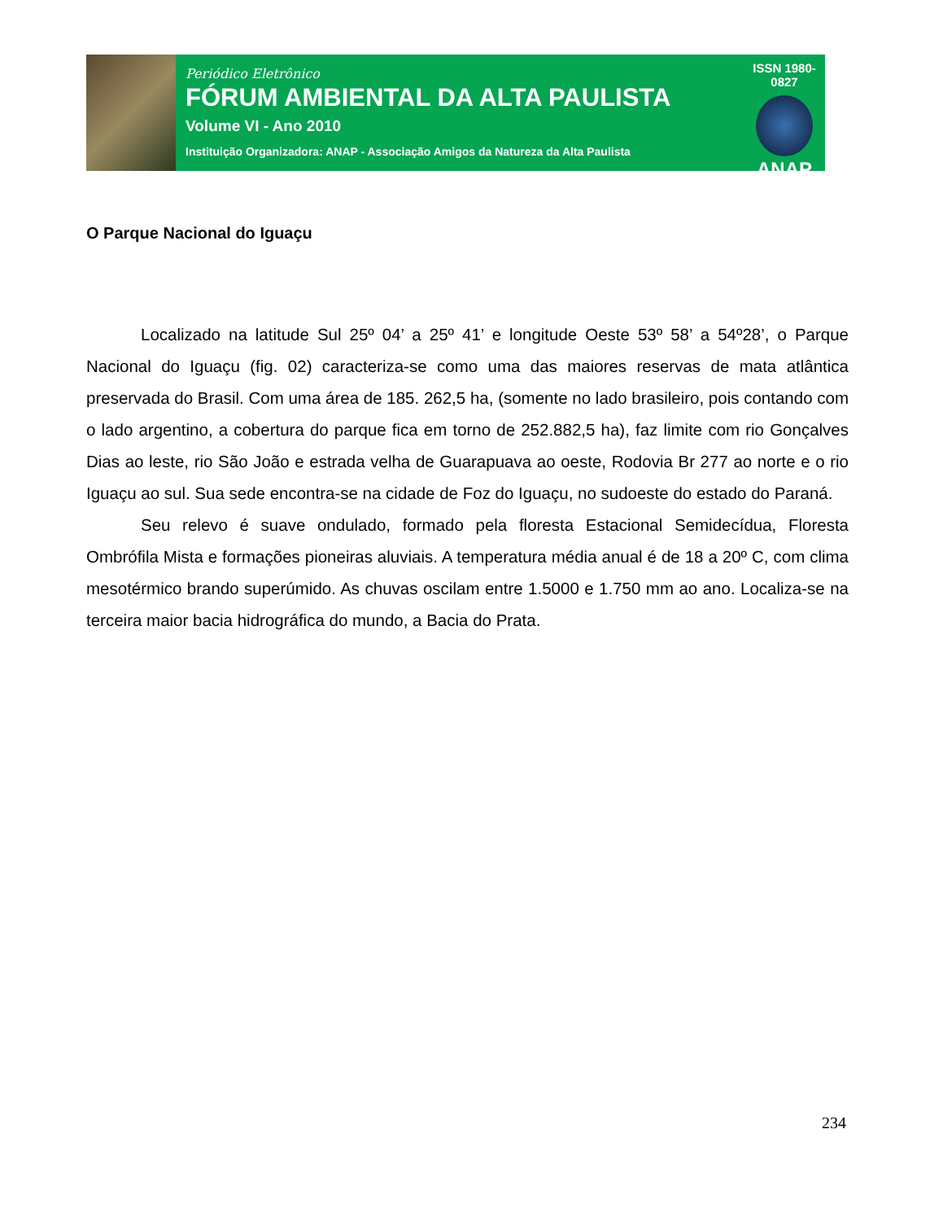Periódico Eletrônico
FÓRUM AMBIENTAL DA ALTA PAULISTA
Volume VI - Ano 2010
Instituição Organizadora: ANAP - Associação Amigos da Natureza da Alta Paulista
ISSN 1980-0827
ANAP
O Parque Nacional do Iguaçu
Localizado na latitude Sul 25º 04’ a 25º 41’ e longitude Oeste 53º 58’ a 54º28’, o Parque Nacional do Iguaçu (fig. 02) caracteriza-se como uma das maiores reservas de mata atlântica preservada do Brasil. Com uma área de 185. 262,5 ha, (somente no lado brasileiro, pois contando com o lado argentino, a cobertura do parque fica em torno de 252.882,5 ha), faz limite com rio Gonçalves Dias ao leste, rio São João e estrada velha de Guarapuava ao oeste, Rodovia Br 277 ao norte e o rio Iguaçu ao sul. Sua sede encontra-se na cidade de Foz do Iguaçu, no sudoeste do estado do Paraná.
Seu relevo é suave ondulado, formado pela floresta Estacional Semidecídua, Floresta Ombrófila Mista e formações pioneiras aluviais. A temperatura média anual é de 18 a 20º C, com clima mesotérmico brando superúmido. As chuvas oscilam entre 1.5000 e 1.750 mm ao ano. Localiza-se na terceira maior bacia hidrográfica do mundo, a Bacia do Prata.
234